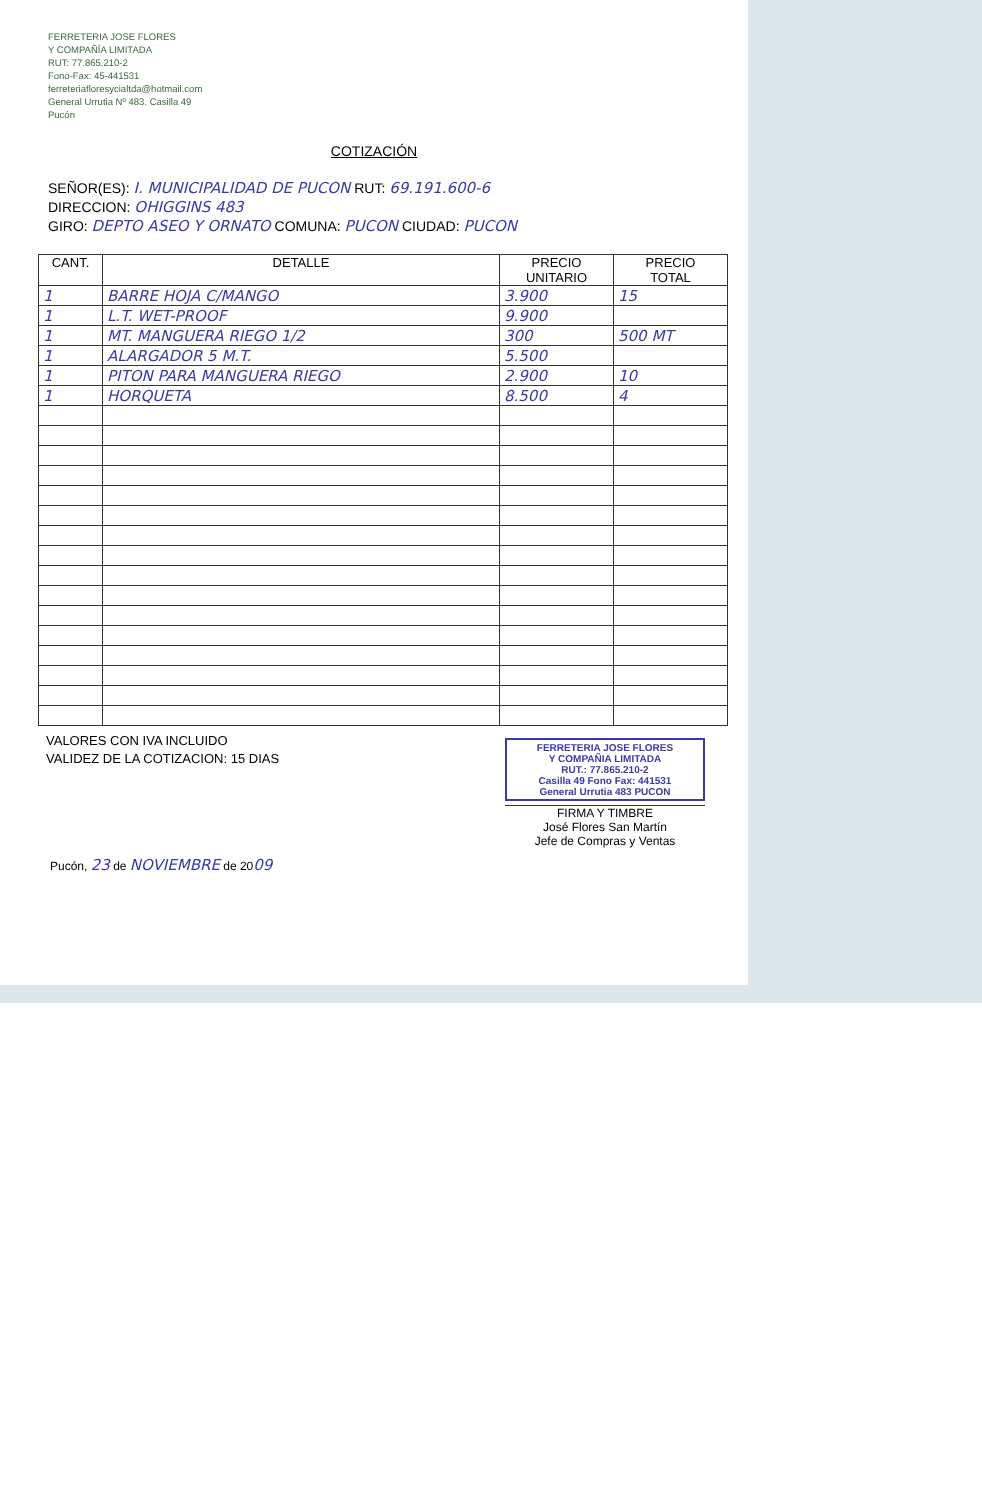FERRETERIA JOSE FLORES
Y COMPAÑÍA LIMITADA
RUT: 77.865.210-2
Fono-Fax: 45-441531
ferreteriafloresycialtda@hotmail.com
General Urrutia Nº 483. Casilla 49
Pucón
COTIZACIÓN
SEÑOR(ES): I. MUNICIPALIDAD DE PUCON RUT: 69.191.600-6
DIRECCION: OHIGGINS 483
GIRO: DEPTO ASEO Y ORNATO COMUNA: PUCON CIUDAD: PUCON
| CANT. | DETALLE | PRECIO UNITARIO | PRECIO TOTAL |
| --- | --- | --- | --- |
| 1 | BARRE HOJA C/MANGO | 3.900 | 15 |
| 1 | L.T. WET-PROOF | 9.900 | |
| 1 | MT. MANGUERA RIEGO 1/2 | 300 | 500 MT |
| 1 | ALARGADOR 5 M.T. | 5.500 | |
| 1 | PITON PARA MANGUERA RIEGO | 2.900 | 10 |
| 1 | HORQUETA | 8.500 | 4 |
VALORES CON IVA INCLUIDO
VALIDEZ DE LA COTIZACION: 15 DIAS
FERRETERIA JOSE FLORES
Y COMPAÑIA LIMITADA
RUT.: 77.865.210-2
Casilla 49 Fono Fax: 441531
General Urrutia 483 PUCON
FIRMA Y TIMBRE
José Flores San Martín
Jefe de Compras y Ventas
Pucón, 23 de NOVIEMBRE de 2009